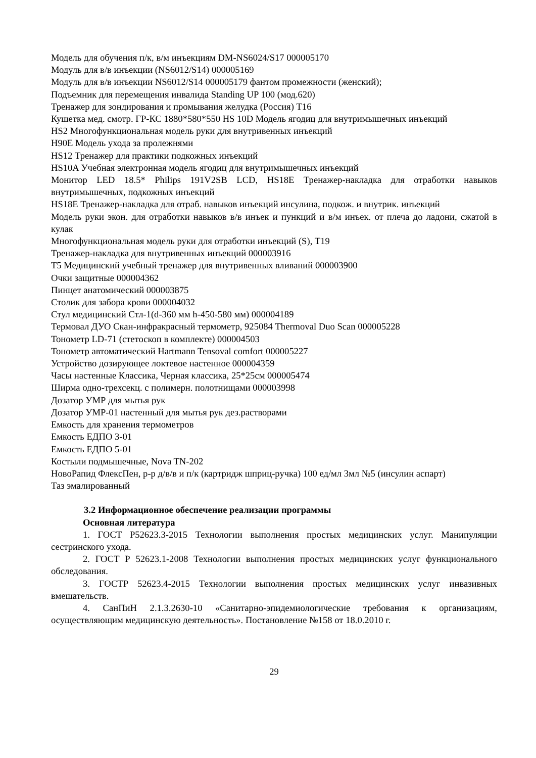Модель для обучения п/к, в/м инъекциям DM-NS6024/S17 000005170
Модуль для в/в инъекции (NS6012/S14) 000005169
Модуль для в/в инъекции NS6012/S14 000005179 фантом промежности (женский);
Подъемник для перемещения инвалида Standing UP 100 (мод.620)
Тренажер для зондирования и промывания желудка (Россия) Т16
Кушетка мед. смотр. ГР-КС 1880*580*550 HS 10D Модель ягодиц для внутримышечных инъекций
HS2 Многофункциональная модель руки для внутривенных инъекций
H90E Модель ухода за пролежнями
HS12 Тренажер для практики подкожных инъекций
HS10A Учебная электронная модель ягодиц для внутримышечных инъекций
Монитор LED 18.5* Philips 191V2SB LCD, HS18E Тренажер-накладка для отработки навыков внутримышечных, подкожных инъекций
HS18E Тренажер-накладка для отраб. навыков инъекций инсулина, подкож. и внутрик. инъекций
Модель руки экон. для отработки навыков в/в инъек и пункций и в/м инъек. от плеча до ладони, сжатой в кулак
Многофункциональная модель руки для отработки инъекций (S), Т19
Тренажер-накладка для внутривенных инъекций 000003916
Т5 Медицинский учебный тренажер для внутривенных вливаний 000003900
Очки защитные 000004362
Пинцет анатомический 000003875
Столик для забора крови 000004032
Стул медицинский Стл-1(d-360 мм h-450-580 мм) 000004189
Термовал ДУО Скан-инфракрасный термометр, 925084 Thermoval Duo Scan 000005228
Тонометр LD-71 (стетоскоп в комплекте) 000004503
Тонометр автоматический Hartmann Tensoval comfort 000005227
Устройство дозирующее локтевое настенное 000004359
Часы настенные Классика, Черная классика, 25*25см 000005474
Ширма одно-трехсекц. с полимерн. полотнищами 000003998
Дозатор УМР для мытья рук
Дозатор УМР-01 настенный для мытья рук дез.растворами
Емкость для хранения термометров
Емкость ЕДПО 3-01
Емкость ЕДПО 5-01
Костыли подмышечные, Nova TN-202
НовоРапид ФлексПен, р-р д/в/в и п/к (картридж шприц-ручка) 100 ед/мл 3мл №5 (инсулин аспарт)
Таз эмалированный
3.2 Информационное обеспечение реализации программы
Основная литература
1. ГОСТ Р52623.3-2015 Технологии выполнения простых медицинских услуг. Манипуляции сестринского ухода.
2. ГОСТ Р 52623.1-2008 Технологии выполнения простых медицинских услуг функционального обследования.
3. ГОСТР 52623.4-2015 Технологии выполнения простых медицинских услуг инвазивных вмешательств.
4. СанПиН 2.1.3.2630-10 «Санитарно-эпидемиологические требования к организациям, осуществляющим медицинскую деятельность». Постановление №158 от 18.0.2010 г.
29